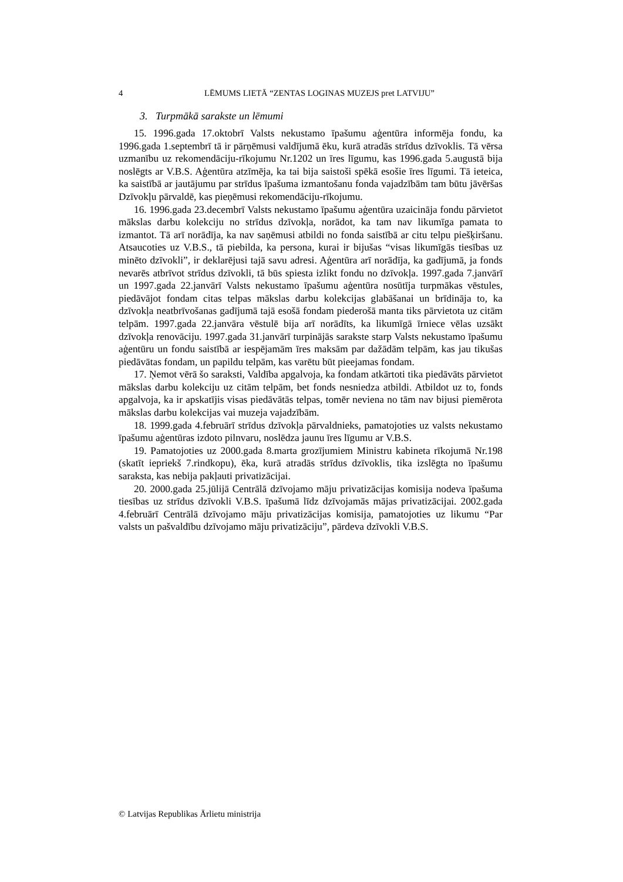4 LĒMUMS LIETĀ “ZENTAS LOGINAS MUZEJS pret LATVIJU”
3. Turpmākā sarakste un lēmumi
15. 1996.gada 17.oktobrī Valsts nekustamo īpašumu aģentūra informēja fondu, ka 1996.gada 1.septembrī tā ir pārņēmusi valdījumā ēku, kurā atradās strīdus dzīvoklis. Tā vērsa uzmanību uz rekomendāciju-rīkojumu Nr.1202 un īres līgumu, kas 1996.gada 5.augustā bija noslēgts ar V.B.S. Aģentūra atzīmēja, ka tai bija saistoši spēkā esošie īres līgumi. Tā ieteica, ka saistībā ar jautājumu par strīdus īpašuma izmantošanu fonda vajadzībām tam būtu jāvēršas Dzīvokļu pārvaldē, kas pieņēmusi rekomendāciju-rīkojumu.
16. 1996.gada 23.decembrī Valsts nekustamo īpašumu aģentūra uzaicināja fondu pārvietot mākslas darbu kolekciju no strīdus dzīvokļa, norādot, ka tam nav likumīga pamata to izmantot. Tā arī norādīja, ka nav saņēmusi atbildi no fonda saistībā ar citu telpu piešķiršanu. Atsaucoties uz V.B.S., tā piebilda, ka persona, kurai ir bijušas “visas likumīgās tiesības uz minēto dzīvokli”, ir deklarējusi tajā savu adresi. Aģentūra arī norādīja, ka gadījumā, ja fonds nevarēs atbrīvot strīdus dzīvokli, tā būs spiesta izlikt fondu no dzīvokļa. 1997.gada 7.janvārī un 1997.gada 22.janvārī Valsts nekustamo īpašumu aģentūra nosūtīja turpmākas vēstules, piedāvājot fondam citas telpas mākslas darbu kolekcijas glabāšanai un brīdināja to, ka dzīvokļa neatbrīvošanas gadījumā tajā esošā fondam piederošā manta tiks pārvietota uz citām telpām. 1997.gada 22.janvāra vēstulē bija arī norādīts, ka likumīgā īrniece vēlas uzsākt dzīvokļa renovāciju. 1997.gada 31.janvārī turpinājās sarakste starp Valsts nekustamo īpašumu aģentūru un fondu saistībā ar iespējamām īres maksām par dažādām telpām, kas jau tikušas piedāvātas fondam, un papildu telpām, kas varētu būt pieejamas fondam.
17. Ņemot vērā šo saraksti, Valdība apgalvoja, ka fondam atkārtoti tika piedāvāts pārvietot mākslas darbu kolekciju uz citām telpām, bet fonds nesniedza atbildi. Atbildot uz to, fonds apgalvoja, ka ir apskatījis visas piedāvātās telpas, tomēr neviena no tām nav bijusi piemērota mākslas darbu kolekcijas vai muzeja vajadzībām.
18. 1999.gada 4.februārī strīdus dzīvokļa pārvaldnieks, pamatojoties uz valsts nekustamo īpašumu aģentūras izdoto pilnvaru, noslēdza jaunu īres līgumu ar V.B.S.
19. Pamatojoties uz 2000.gada 8.marta grozījumiem Ministru kabineta rīkojumā Nr.198 (skatīt iepriekš 7.rindkopu), ēka, kurā atradās strīdus dzīvoklis, tika izslēgta no īpašumu saraksta, kas nebija pakļauti privatizācijai.
20. 2000.gada 25.jūlijā Centrālā dzīvojamo māju privatizācijas komisija nodeva īpašuma tiesības uz strīdus dzīvokli V.B.S. īpašumā līdz dzīvojamās mājas privatizācijai. 2002.gada 4.februārī Centrālā dzīvojamo māju privatizācijas komisija, pamatojoties uz likumu “Par valsts un pašvaldību dzīvojamo māju privatizāciju”, pārdeva dzīvokli V.B.S.
© Latvijas Republikas Ārlietu ministrija